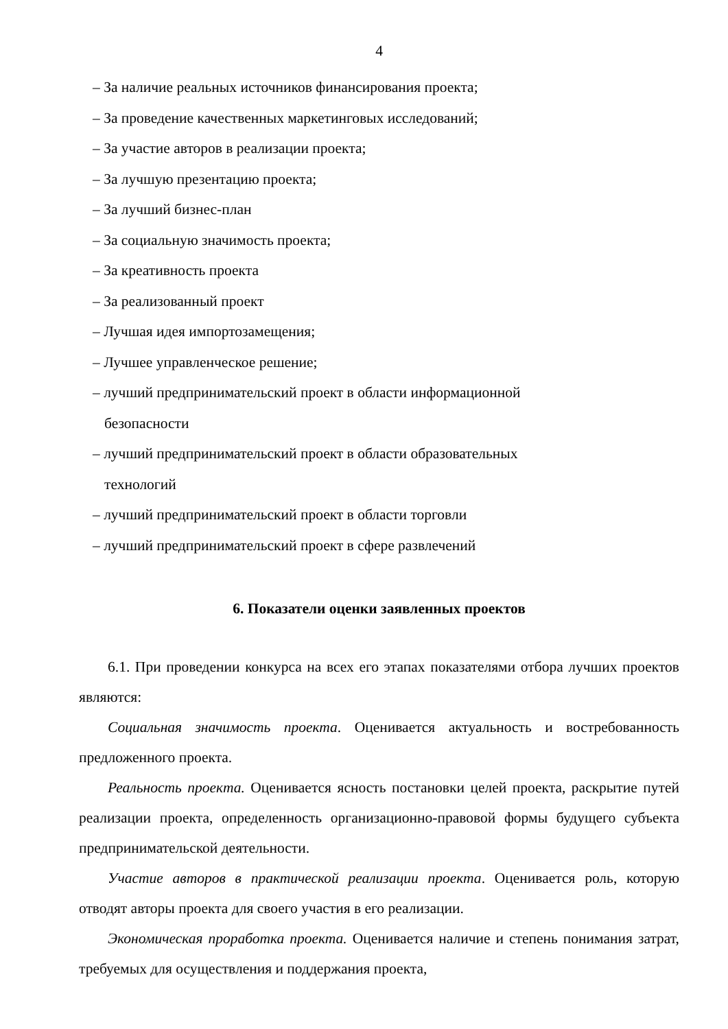4
– За наличие реальных источников финансирования проекта;
– За проведение качественных маркетинговых исследований;
– За участие авторов в реализации проекта;
– За лучшую презентацию проекта;
– За лучший бизнес-план
– За социальную значимость проекта;
– За креативность проекта
– За реализованный проект
– Лучшая идея импортозамещения;
– Лучшее управленческое решение;
– лучший предпринимательский проект в области информационной
безопасности
– лучший предпринимательский проект в области образовательных
технологий
– лучший предпринимательский проект в области торговли
– лучший предпринимательский проект в сфере развлечений
6. Показатели оценки заявленных проектов
6.1. При проведении конкурса на всех его этапах показателями отбора лучших проектов являются:
Социальная значимость проекта. Оценивается актуальность и востребованность предложенного проекта.
Реальность проекта. Оценивается ясность постановки целей проекта, раскрытие путей реализации проекта, определенность организационно-правовой формы будущего субъекта предпринимательской деятельности.
Участие авторов в практической реализации проекта. Оценивается роль, которую отводят авторы проекта для своего участия в его реализации.
Экономическая проработка проекта. Оценивается наличие и степень понимания затрат, требуемых для осуществления и поддержания проекта,